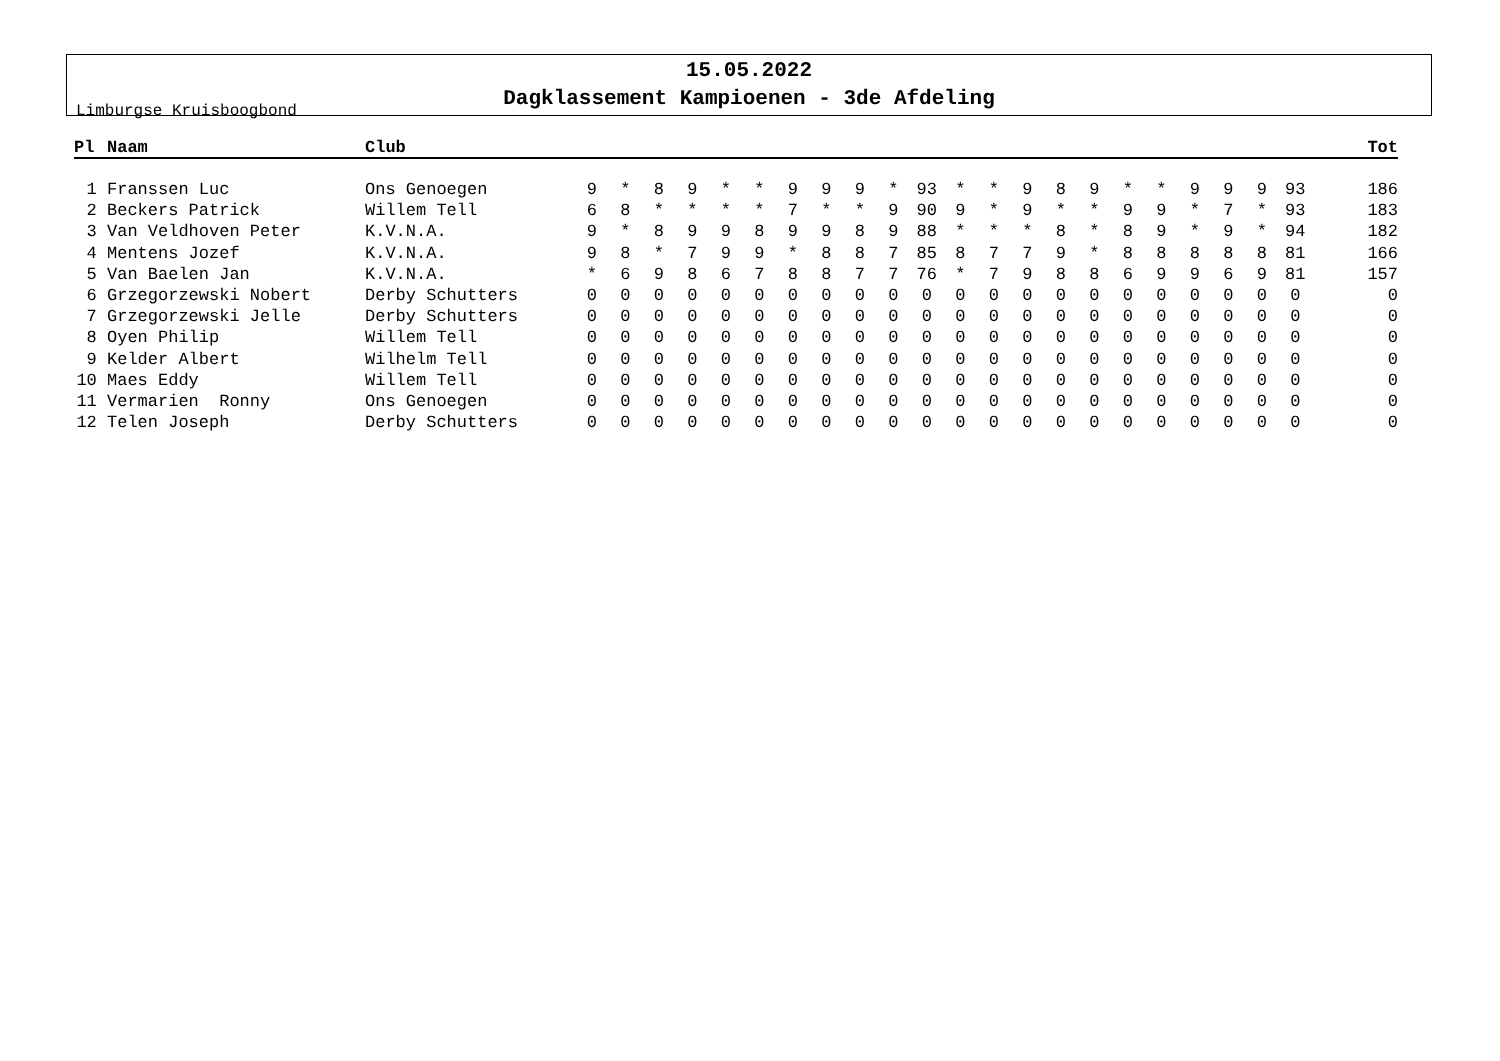Limburgse Kruisboogbond
15.05.2022
Dagklassement Kampioenen - 3de Afdeling
| Pl | Naam | Club | | | | | | | | | | | | | | | | | | | | | | | Tot |
| --- | --- | --- | --- | --- | --- | --- | --- | --- | --- | --- | --- | --- | --- | --- | --- | --- | --- | --- | --- | --- | --- | --- | --- | --- | --- |
| 1 | Franssen Luc | Ons Genoegen | 9 | * | 8 | 9 | * | * | 9 | 9 | 9 | * | 93 | * | * | 9 | 8 | 9 | * | * | 9 | 9 | 9 | 93 | 186 |
| 2 | Beckers Patrick | Willem Tell | 6 | 8 | * | * | * | * | 7 | * | * | 9 | 90 | 9 | * | 9 | * | * | 9 | 9 | * | 7 | * | 93 | 183 |
| 3 | Van Veldhoven Peter | K.V.N.A. | 9 | * | 8 | 9 | 9 | 8 | 9 | 9 | 8 | 9 | 88 | * | * | * | 8 | * | 8 | 9 | * | 9 | * | 94 | 182 |
| 4 | Mentens Jozef | K.V.N.A. | 9 | 8 | * | 7 | 9 | 9 | * | 8 | 8 | 7 | 85 | 8 | 7 | 7 | 9 | * | 8 | 8 | 8 | 8 | 8 | 81 | 166 |
| 5 | Van Baelen Jan | K.V.N.A. | * | 6 | 9 | 8 | 6 | 7 | 8 | 8 | 7 | 7 | 76 | * | 7 | 9 | 8 | 8 | 6 | 9 | 9 | 6 | 9 | 81 | 157 |
| 6 | Grzegorzewski Nobert | Derby Schutters | 0 | 0 | 0 | 0 | 0 | 0 | 0 | 0 | 0 | 0 | 0 | 0 | 0 | 0 | 0 | 0 | 0 | 0 | 0 | 0 | 0 | 0 | 0 |
| 7 | Grzegorzewski Jelle | Derby Schutters | 0 | 0 | 0 | 0 | 0 | 0 | 0 | 0 | 0 | 0 | 0 | 0 | 0 | 0 | 0 | 0 | 0 | 0 | 0 | 0 | 0 | 0 | 0 |
| 8 | Oyen Philip | Willem Tell | 0 | 0 | 0 | 0 | 0 | 0 | 0 | 0 | 0 | 0 | 0 | 0 | 0 | 0 | 0 | 0 | 0 | 0 | 0 | 0 | 0 | 0 | 0 |
| 9 | Kelder Albert | Wilhelm Tell | 0 | 0 | 0 | 0 | 0 | 0 | 0 | 0 | 0 | 0 | 0 | 0 | 0 | 0 | 0 | 0 | 0 | 0 | 0 | 0 | 0 | 0 | 0 |
| 10 | Maes Eddy | Willem Tell | 0 | 0 | 0 | 0 | 0 | 0 | 0 | 0 | 0 | 0 | 0 | 0 | 0 | 0 | 0 | 0 | 0 | 0 | 0 | 0 | 0 | 0 | 0 |
| 11 | Vermarien Ronny | Ons Genoegen | 0 | 0 | 0 | 0 | 0 | 0 | 0 | 0 | 0 | 0 | 0 | 0 | 0 | 0 | 0 | 0 | 0 | 0 | 0 | 0 | 0 | 0 | 0 |
| 12 | Telen Joseph | Derby Schutters | 0 | 0 | 0 | 0 | 0 | 0 | 0 | 0 | 0 | 0 | 0 | 0 | 0 | 0 | 0 | 0 | 0 | 0 | 0 | 0 | 0 | 0 | 0 |